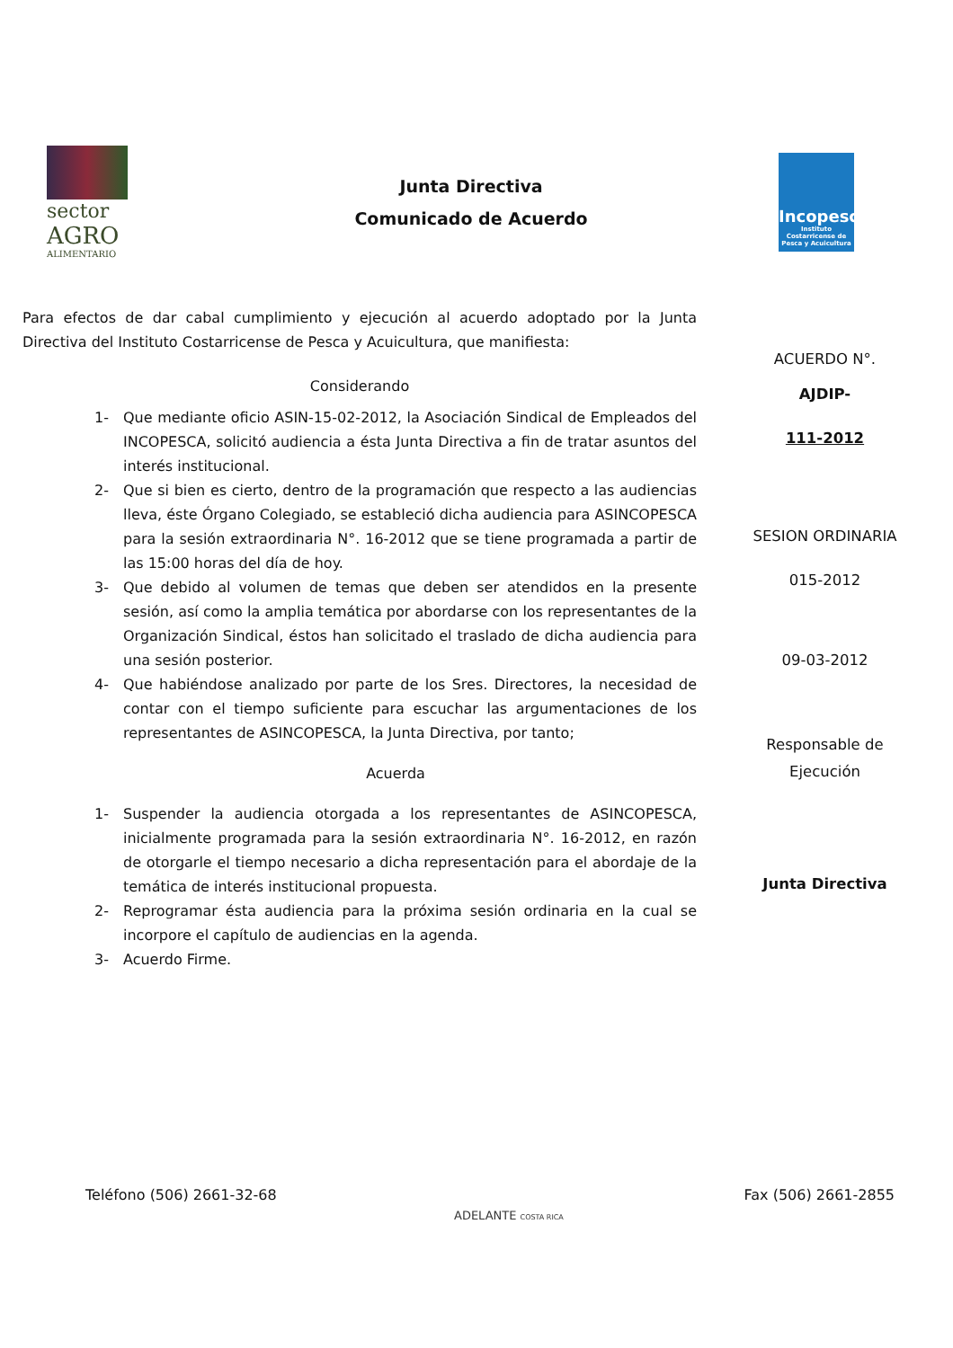sector
AGRO
ALIMENTARIO
Junta Directiva
Comunicado de Acuerdo
Incopesca
Instituto Costarricense de Pesca y Acuicultura
Para efectos de dar cabal cumplimiento y ejecución al acuerdo adoptado por la Junta Directiva del Instituto Costarricense de Pesca y Acuicultura, que manifiesta:
Considerando
1- Que mediante oficio ASIN-15-02-2012, la Asociación Sindical de Empleados del INCOPESCA, solicitó audiencia a ésta Junta Directiva a fin de tratar asuntos del interés institucional.
2- Que si bien es cierto, dentro de la programación que respecto a las audiencias lleva, éste Órgano Colegiado, se estableció dicha audiencia para ASINCOPESCA para la sesión extraordinaria N°. 16-2012 que se tiene programada a partir de las 15:00 horas del día de hoy.
3- Que debido al volumen de temas que deben ser atendidos en la presente sesión, así como la amplia temática por abordarse con los representantes de la Organización Sindical, éstos han solicitado el traslado de dicha audiencia para una sesión posterior.
4- Que habiéndose analizado por parte de los Sres. Directores, la necesidad de contar con el tiempo suficiente para escuchar las argumentaciones de los representantes de ASINCOPESCA, la Junta Directiva, por tanto;
Acuerda
1- Suspender la audiencia otorgada a los representantes de ASINCOPESCA, inicialmente programada para la sesión extraordinaria N°. 16-2012, en razón de otorgarle el tiempo necesario a dicha representación para el abordaje de la temática de interés institucional propuesta.
2- Reprogramar ésta audiencia para la próxima sesión ordinaria en la cual se incorpore el capítulo de audiencias en la agenda.
3- Acuerdo Firme.
ACUERDO N°.
AJDIP-
111-2012
SESION ORDINARIA
015-2012
09-03-2012
Responsable de
Ejecución
Junta Directiva
Teléfono (506) 2661-32-68 Fax (506) 2661-2855
ADELANTE COSTA RICA